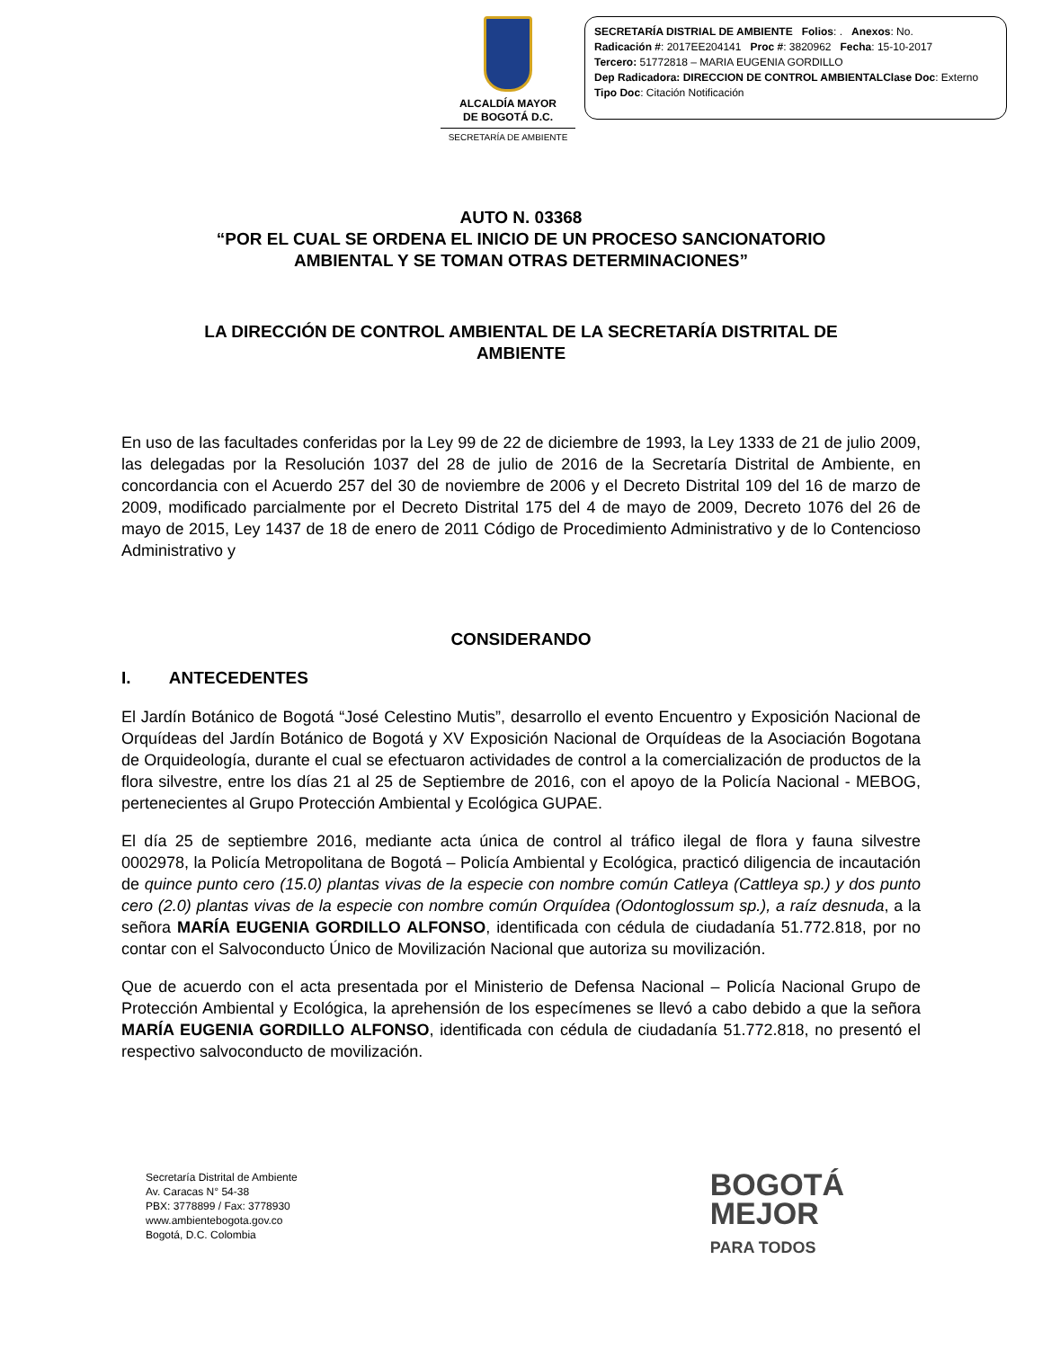ALCALDÍA MAYOR
DE BOGOTÁ D.C.
SECRETARÍA DE AMBIENTE
SECRETARÍA DISTRIAL DE AMBIENTE Folios: . Anexos: No.
Radicación #: 2017EE204141 Proc #: 3820962 Fecha: 15-10-2017
Tercero: 51772818 – MARIA EUGENIA GORDILLO
Dep Radicadora: DIRECCION DE CONTROL AMBIENTALClase Doc: Externo
Tipo Doc: Citación Notificación
AUTO N. 03368
“POR EL CUAL SE ORDENA EL INICIO DE UN PROCESO SANCIONATORIO
AMBIENTAL Y SE TOMAN OTRAS DETERMINACIONES”
LA DIRECCIÓN DE CONTROL AMBIENTAL DE LA SECRETARÍA DISTRITAL DE
AMBIENTE
En uso de las facultades conferidas por la Ley 99 de 22 de diciembre de 1993, la Ley 1333 de 21 de julio 2009, las delegadas por la Resolución 1037 del 28 de julio de 2016 de la Secretaría Distrital de Ambiente, en concordancia con el Acuerdo 257 del 30 de noviembre de 2006 y el Decreto Distrital 109 del 16 de marzo de 2009, modificado parcialmente por el Decreto Distrital 175 del 4 de mayo de 2009, Decreto 1076 del 26 de mayo de 2015, Ley 1437 de 18 de enero de 2011 Código de Procedimiento Administrativo y de lo Contencioso Administrativo y
CONSIDERANDO
I. ANTECEDENTES
El Jardín Botánico de Bogotá “José Celestino Mutis”, desarrollo el evento Encuentro y Exposición Nacional de Orquídeas del Jardín Botánico de Bogotá y XV Exposición Nacional de Orquídeas de la Asociación Bogotana de Orquideología, durante el cual se efectuaron actividades de control a la comercialización de productos de la flora silvestre, entre los días 21 al 25 de Septiembre de 2016, con el apoyo de la Policía Nacional - MEBOG, pertenecientes al Grupo Protección Ambiental y Ecológica GUPAE.
El día 25 de septiembre 2016, mediante acta única de control al tráfico ilegal de flora y fauna silvestre 0002978, la Policía Metropolitana de Bogotá – Policía Ambiental y Ecológica, practicó diligencia de incautación de quince punto cero (15.0) plantas vivas de la especie con nombre común Catleya (Cattleya sp.) y dos punto cero (2.0) plantas vivas de la especie con nombre común Orquídea (Odontoglossum sp.), a raíz desnuda, a la señora MARÍA EUGENIA GORDILLO ALFONSO, identificada con cédula de ciudadanía 51.772.818, por no contar con el Salvoconducto Único de Movilización Nacional que autoriza su movilización.
Que de acuerdo con el acta presentada por el Ministerio de Defensa Nacional – Policía Nacional Grupo de Protección Ambiental y Ecológica, la aprehensión de los especímenes se llevó a cabo debido a que la señora MARÍA EUGENIA GORDILLO ALFONSO, identificada con cédula de ciudadanía 51.772.818, no presentó el respectivo salvoconducto de movilización.
Secretaría Distrital de Ambiente
Av. Caracas N° 54-38
PBX: 3778899 / Fax: 3778930
www.ambientebogota.gov.co
Bogotá, D.C. Colombia
BOGOTÁ
MEJOR
PARA TODOS